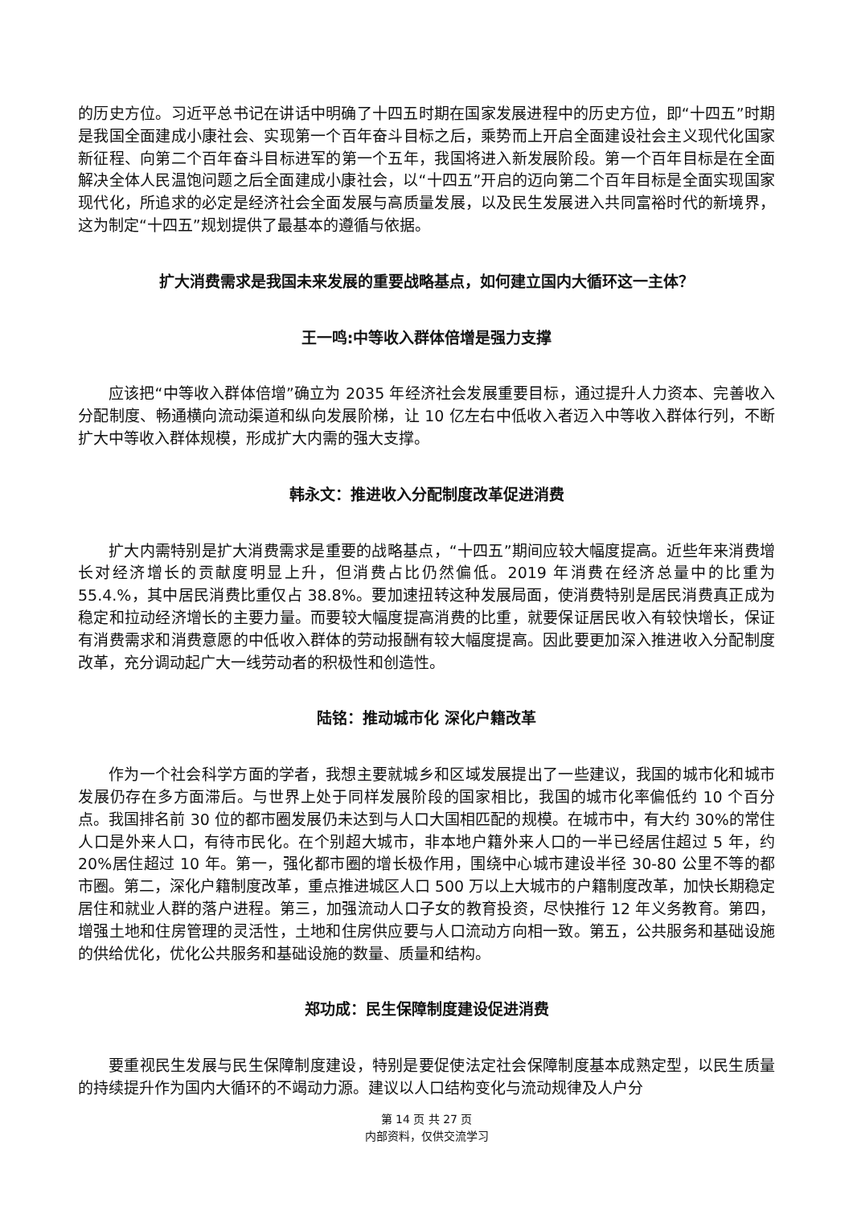的历史方位。习近平总书记在讲话中明确了十四五时期在国家发展进程中的历史方位，即“十四五”时期是我国全面建成小康社会、实现第一个百年奋斗目标之后，乘势而上开启全面建设社会主义现代化国家新征程、向第二个百年奋斗目标进军的第一个五年，我国将进入新发展阶段。第一个百年目标是在全面解决全体人民温饱问题之后全面建成小康社会，以“十四五”开启的迈向第二个百年目标是全面实现国家现代化，所追求的必定是经济社会全面发展与高质量发展，以及民生发展进入共同富裕时代的新境界，这为制定“十四五”规划提供了最基本的遵循与依据。
扩大消费需求是我国未来发展的重要战略基点，如何建立国内大循环这一主体？
王一鸣:中等收入群体倍增是强力支撑
应该把“中等收入群体倍增”确立为 2035 年经济社会发展重要目标，通过提升人力资本、完善收入分配制度、畅通横向流动渠道和纵向发展阶梯，让 10 亿左右中低收入者迈入中等收入群体行列，不断扩大中等收入群体规模，形成扩大内需的强大支撑。
韩永文：推进收入分配制度改革促进消费
扩大内需特别是扩大消费需求是重要的战略基点，“十四五”期间应较大幅度提高。近些年来消费增长对经济增长的贡献度明显上升，但消费占比仍然偏低。2019 年消费在经济总量中的比重为 55.4.%，其中居民消费比重仅占 38.8%。要加速扭转这种发展局面，使消费特别是居民消费真正成为稳定和拉动经济增长的主要力量。而要较大幅度提高消费的比重，就要保证居民收入有较快增长，保证有消费需求和消费意愿的中低收入群体的劳动报酬有较大幅度提高。因此要更加深入推进收入分配制度改革，充分调动起广大一线劳动者的积极性和创造性。
陆铭：推动城市化 深化户籍改革
作为一个社会科学方面的学者，我想主要就城乡和区域发展提出了一些建议，我国的城市化和城市发展仍存在多方面滞后。与世界上处于同样发展阶段的国家相比，我国的城市化率偏低约 10 个百分点。我国排名前 30 位的都市圈发展仍未达到与人口大国相匹配的规模。在城市中，有大约 30%的常住人口是外来人口，有待市民化。在个别超大城市，非本地户籍外来人口的一半已经居住超过 5 年，约 20%居住超过 10 年。第一，强化都市圈的增长极作用，围绕中心城市建设半径 30-80 公里不等的都市圈。第二，深化户籍制度改革，重点推进城区人口 500 万以上大城市的户籍制度改革，加快长期稳定居住和就业人群的落户进程。第三，加强流动人口子女的教育投资，尽快推行 12 年义务教育。第四，增强土地和住房管理的灵活性，土地和住房供应要与人口流动方向相一致。第五，公共服务和基础设施的供给优化，优化公共服务和基础设施的数量、质量和结构。
郑功成：民生保障制度建设促进消费
要重视民生发展与民生保障制度建设，特别是要促使法定社会保障制度基本成熟定型，以民生质量的持续提升作为国内大循环的不竭动力源。建议以人口结构变化与流动规律及人户分
第 14 页 共 27 页
内部资料，仅供交流学习